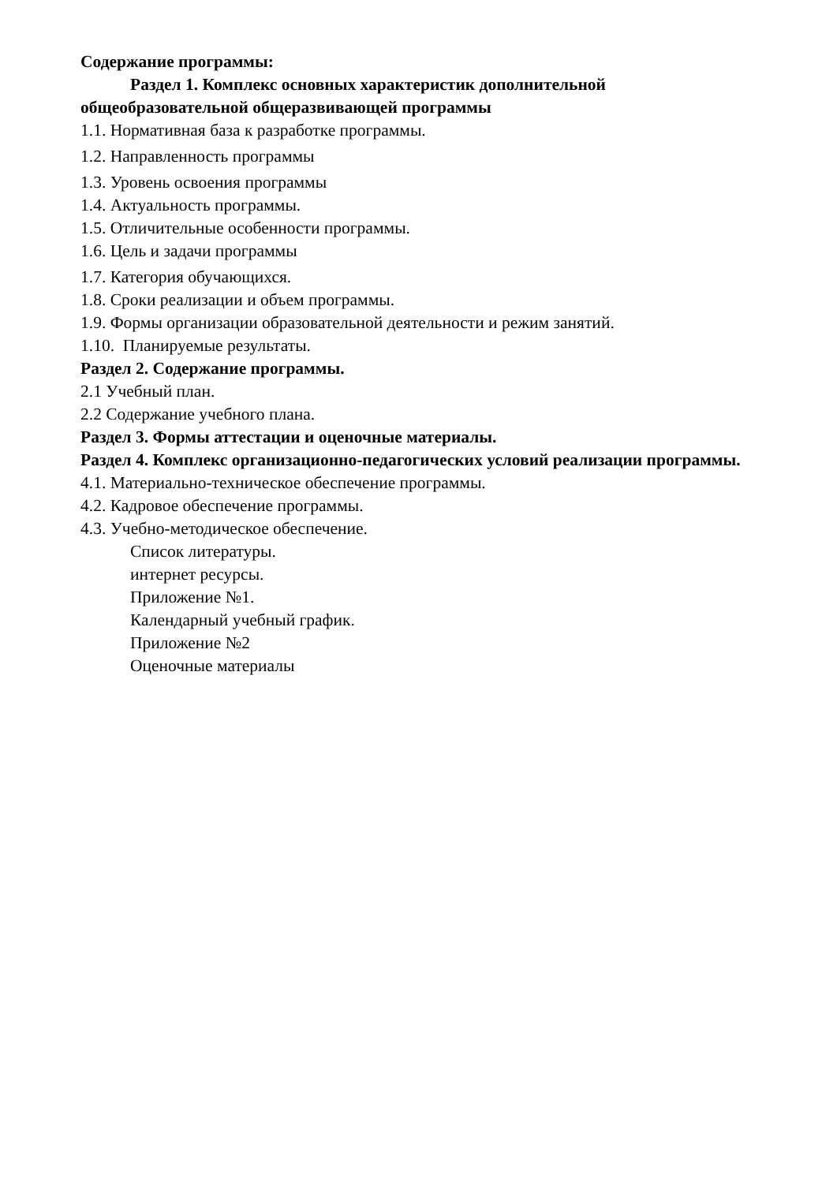Содержание программы:
Раздел 1. Комплекс основных характеристик дополнительной
общеобразовательной общеразвивающей программы
1.1. Нормативная база к разработке программы.
1.2. Направленность программы
1.3. Уровень освоения программы
1.4. Актуальность программы.
1.5. Отличительные особенности программы.
1.6. Цель и задачи программы
1.7. Категория обучающихся.
1.8. Сроки реализации и объем программы.
1.9. Формы организации образовательной деятельности и режим занятий.
1.10. Планируемые результаты.
Раздел 2. Содержание программы.
2.1 Учебный план.
2.2 Содержание учебного плана.
Раздел 3. Формы аттестации и оценочные материалы.
Раздел 4. Комплекс организационно-педагогических условий реализации программы.
4.1. Материально-техническое обеспечение программы.
4.2. Кадровое обеспечение программы.
4.3. Учебно-методическое обеспечение.
Список литературы.
интернет ресурсы.
Приложение №1.
Календарный учебный график.
Приложение №2
Оценочные материалы